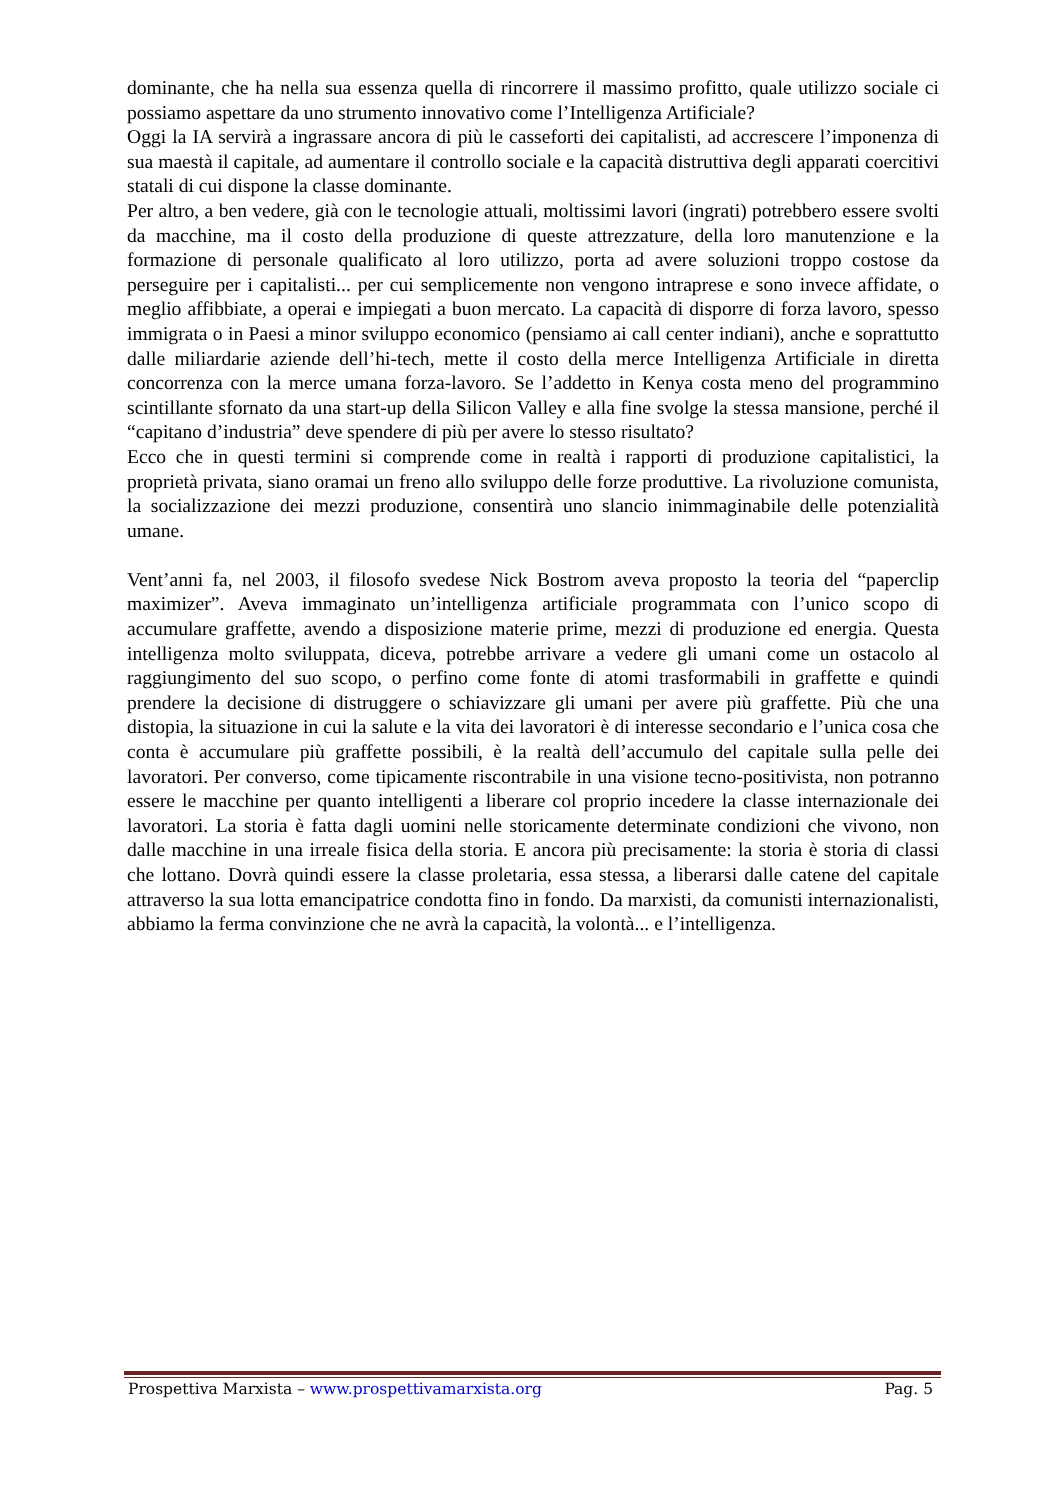dominante, che ha nella sua essenza quella di rincorrere il massimo profitto, quale utilizzo sociale ci possiamo aspettare da uno strumento innovativo come l’Intelligenza Artificiale?
Oggi la IA servirà a ingrassare ancora di più le casseforti dei capitalisti, ad accrescere l’imponenza di sua maestà il capitale, ad aumentare il controllo sociale e la capacità distruttiva degli apparati coercitivi statali di cui dispone la classe dominante.
Per altro, a ben vedere, già con le tecnologie attuali, moltissimi lavori (ingrati) potrebbero essere svolti da macchine, ma il costo della produzione di queste attrezzature, della loro manutenzione e la formazione di personale qualificato al loro utilizzo, porta ad avere soluzioni troppo costose da perseguire per i capitalisti... per cui semplicemente non vengono intraprese e sono invece affidate, o meglio affibbiate, a operai e impiegati a buon mercato. La capacità di disporre di forza lavoro, spesso immigrata o in Paesi a minor sviluppo economico (pensiamo ai call center indiani), anche e soprattutto dalle miliardarie aziende dell’hi-tech, mette il costo della merce Intelligenza Artificiale in diretta concorrenza con la merce umana forza-lavoro. Se l’addetto in Kenya costa meno del programmino scintillante sfornato da una start-up della Silicon Valley e alla fine svolge la stessa mansione, perché il “capitano d’industria” deve spendere di più per avere lo stesso risultato?
Ecco che in questi termini si comprende come in realtà i rapporti di produzione capitalistici, la proprietà privata, siano oramai un freno allo sviluppo delle forze produttive. La rivoluzione comunista, la socializzazione dei mezzi produzione, consentirà uno slancio inimmaginabile delle potenzialità umane.
Vent’anni fa, nel 2003, il filosofo svedese Nick Bostrom aveva proposto la teoria del “paperclip maximizer”. Aveva immaginato un’intelligenza artificiale programmata con l’unico scopo di accumulare graffette, avendo a disposizione materie prime, mezzi di produzione ed energia. Questa intelligenza molto sviluppata, diceva, potrebbe arrivare a vedere gli umani come un ostacolo al raggiungimento del suo scopo, o perfino come fonte di atomi trasformabili in graffette e quindi prendere la decisione di distruggere o schiavizzare gli umani per avere più graffette. Più che una distopia, la situazione in cui la salute e la vita dei lavoratori è di interesse secondario e l’unica cosa che conta è accumulare più graffette possibili, è la realtà dell’accumulo del capitale sulla pelle dei lavoratori. Per converso, come tipicamente riscontrabile in una visione tecno-positivista, non potranno essere le macchine per quanto intelligenti a liberare col proprio incedere la classe internazionale dei lavoratori. La storia è fatta dagli uomini nelle storicamente determinate condizioni che vivono, non dalle macchine in una irreale fisica della storia. E ancora più precisamente: la storia è storia di classi che lottano. Dovrà quindi essere la classe proletaria, essa stessa, a liberarsi dalle catene del capitale attraverso la sua lotta emancipatrice condotta fino in fondo. Da marxisti, da comunisti internazionalisti, abbiamo la ferma convinzione che ne avrà la capacità, la volontà... e l’intelligenza.
Prospettiva Marxista – www.prospettivamarxista.org Pag. 5